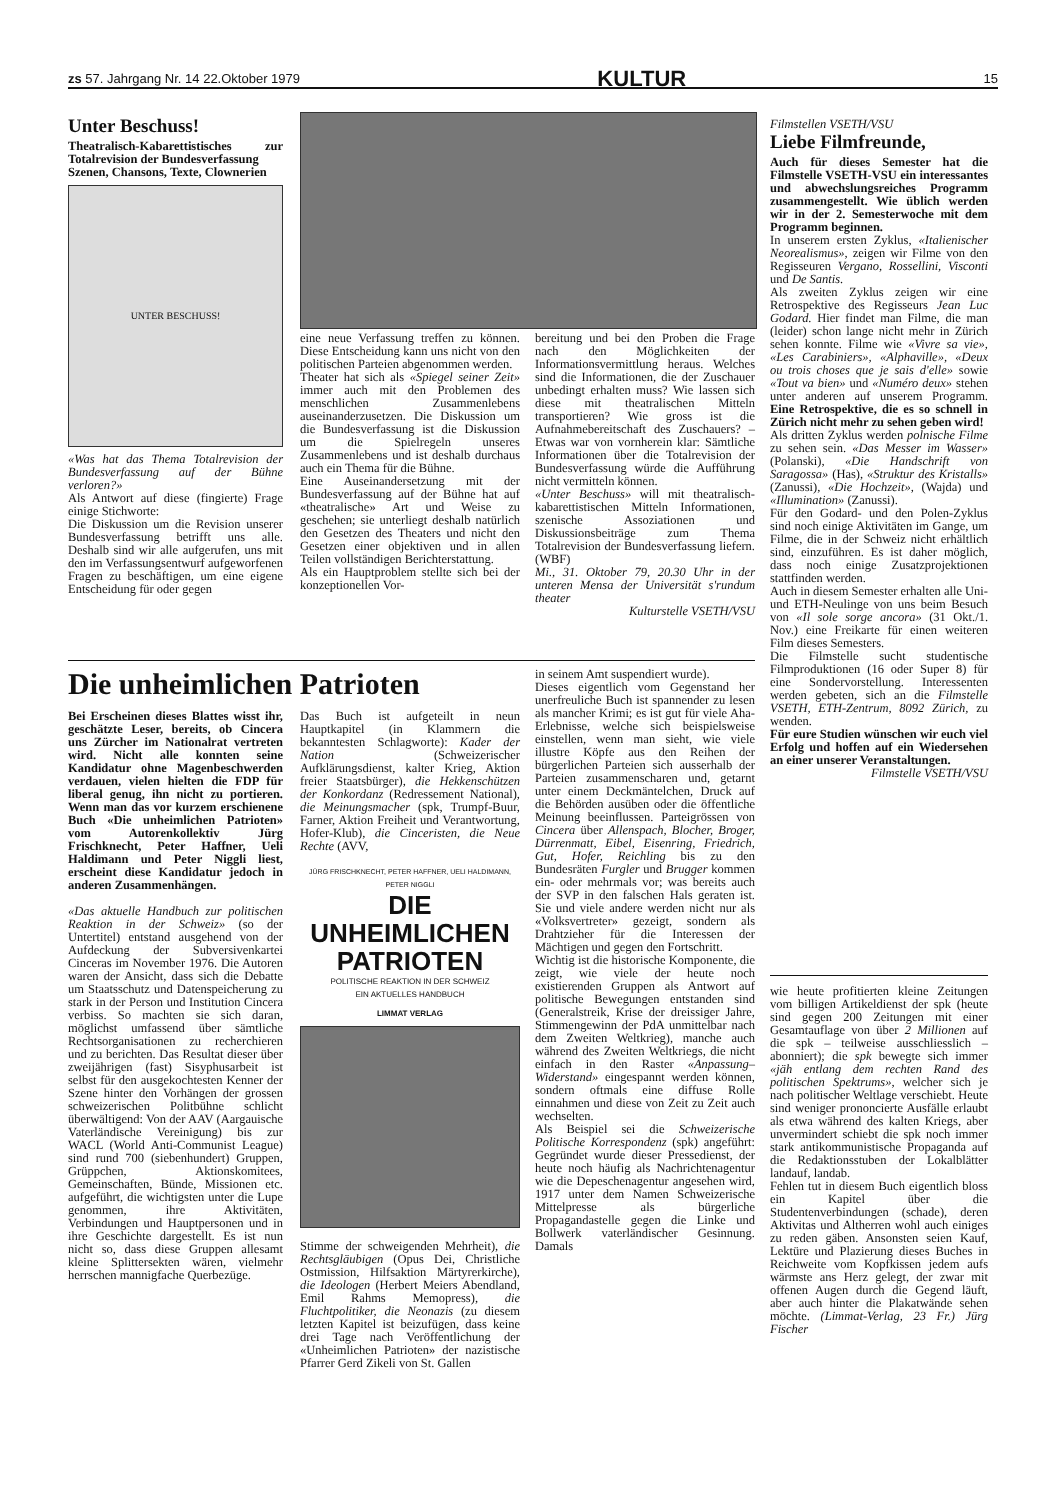zs 57. Jahrgang Nr. 14 22.Oktober 1979 KULTUR 15
Unter Beschuss!
Theatralisch-Kabarettistisches zur Totalrevision der Bundesverfassung
Szenen, Chansons, Texte, Clownerien
UNTER BESCHUSS!
«Was hat das Thema Totalrevision der Bundesverfassung auf der Bühne verloren?»
Als Antwort auf diese (fingierte) Frage einige Stichworte:
Die Diskussion um die Revision unserer Bundesverfassung betrifft uns alle. Deshalb sind wir alle aufgerufen, uns mit den im Verfassungsentwurf aufgeworfenen Fragen zu beschäftigen, um eine eigene Entscheidung für oder gegen
eine neue Verfassung treffen zu können. Diese Entscheidung kann uns nicht von den politischen Parteien abgenommen werden.
Theater hat sich als «Spiegel seiner Zeit» immer auch mit den Problemen des menschlichen Zusammenlebens auseinanderzusetzen. Die Diskussion um die Bundesverfassung ist die Diskussion um die Spielregeln unseres Zusammenlebens und ist deshalb durchaus auch ein Thema für die Bühne.
Eine Auseinandersetzung mit der Bundesverfassung auf der Bühne hat auf «theatralische» Art und Weise zu geschehen; sie unterliegt deshalb natürlich den Gesetzen des Theaters und nicht den Gesetzen einer objektiven und in allen Teilen vollständigen Berichterstattung.
Als ein Hauptproblem stellte sich bei der konzeptionellen Vor-
bereitung und bei den Proben die Frage nach den Möglichkeiten der Informationsvermittlung heraus. Welches sind die Informationen, die der Zuschauer unbedingt erhalten muss? Wie lassen sich diese mit theatralischen Mitteln transportieren? Wie gross ist die Aufnahmebereitschaft des Zuschauers? – Etwas war von vornherein klar: Sämtliche Informationen über die Totalrevision der Bundesverfassung würde die Aufführung nicht vermitteln können.
«Unter Beschuss» will mit theatralisch-kabarettistischen Mitteln Informationen, szenische Assoziationen und Diskussionsbeiträge zum Thema Totalrevision der Bundesverfassung liefern. (WBF)
Mi., 31. Oktober 79, 20.30 Uhr in der unteren Mensa der Universität s'rundum theater
Kulturstelle VSETH/VSU
Filmstellen VSETH/VSU
Liebe Filmfreunde,
Auch für dieses Semester hat die Filmstelle VSETH-VSU ein interessantes und abwechslungsreiches Programm zusammengestellt. Wie üblich werden wir in der 2. Semesterwoche mit dem Programm beginnen.
In unserem ersten Zyklus, «Italienischer Neorealismus», zeigen wir Filme von den Regisseuren Vergano, Rossellini, Visconti und De Santis.
Als zweiten Zyklus zeigen wir eine Retrospektive des Regisseurs Jean Luc Godard. Hier findet man Filme, die man (leider) schon lange nicht mehr in Zürich sehen konnte. Filme wie «Vivre sa vie», «Les Carabiniers», «Alphaville», «Deux ou trois choses que je sais d'elle» sowie «Tout va bien» und «Numéro deux» stehen unter anderen auf unserem Programm. Eine Retrospektive, die es so schnell in Zürich nicht mehr zu sehen geben wird!
Als dritten Zyklus werden polnische Filme zu sehen sein. «Das Messer im Wasser» (Polanski), «Die Handschrift von Saragossa» (Has), «Struktur des Kristalls» (Zanussi), «Die Hochzeit», (Wajda) und «Illumination» (Zanussi).
Für den Godard- und den Polen-Zyklus sind noch einige Aktivitäten im Gange, um Filme, die in der Schweiz nicht erhältlich sind, einzuführen. Es ist daher möglich, dass noch einige Zusatzprojektionen stattfinden werden.
Auch in diesem Semester erhalten alle Uni- und ETH-Neulinge von uns beim Besuch von «Il sole sorge ancora» (31 Okt./1. Nov.) eine Freikarte für einen weiteren Film dieses Semesters.
Die Filmstelle sucht studentische Filmproduktionen (16 oder Super 8) für eine Sondervorstellung. Interessenten werden gebeten, sich an die Filmstelle VSETH, ETH-Zentrum, 8092 Zürich, zu wenden.
Für eure Studien wünschen wir euch viel Erfolg und hoffen auf ein Wiedersehen an einer unserer Veranstaltungen.
Filmstelle VSETH/VSU
Die unheimlichen Patrioten
Bei Erscheinen dieses Blattes wisst ihr, geschätzte Leser, bereits, ob Cincera uns Zürcher im Nationalrat vertreten wird. Nicht alle konnten seine Kandidatur ohne Magenbeschwerden verdauen, vielen hielten die FDP für liberal genug, ihn nicht zu portieren. Wenn man das vor kurzem erschienene Buch «Die unheimlichen Patrioten» vom Autorenkollektiv Jürg Frischknecht, Peter Haffner, Ueli Haldimann und Peter Niggli liest, erscheint diese Kandidatur jedoch in anderen Zusammenhängen.
«Das aktuelle Handbuch zur politischen Reaktion in der Schweiz» (so der Untertitel) entstand ausgehend von der Aufdeckung der Subversivenkartei Cinceras im November 1976. Die Autoren waren der Ansicht, dass sich die Debatte um Staatsschutz und Datenspeicherung zu stark in der Person und Institution Cincera verbiss. So machten sie sich daran, möglichst umfassend über sämtliche Rechtsorganisationen zu recherchieren und zu berichten. Das Resultat dieser über zweijährigen (fast) Sisyphusarbeit ist selbst für den ausgekochtesten Kenner der Szene hinter den Vorhängen der grossen schweizerischen Politbühne schlicht überwältigend: Von der AAV (Aargauische Vaterländische Vereinigung) bis zur WACL (World Anti-Communist League) sind rund 700 (siebenhundert) Gruppen, Grüppchen, Aktionskomitees, Gemeinschaften, Bünde, Missionen etc. aufgeführt, die wichtigsten unter die Lupe genommen, ihre Aktivitäten, Verbindungen und Hauptpersonen und in ihre Geschichte dargestellt. Es ist nun nicht so, dass diese Gruppen allesamt kleine Splittersekten wären, vielmehr herrschen mannigfache Querbezüge.
Das Buch ist aufgeteilt in neun Hauptkapitel (in Klammern die bekanntesten Schlagworte): Kader der Nation (Schweizerischer Aufklärungsdienst, kalter Krieg, Aktion freier Staatsbürger), die Hekkenschützen der Konkordanz (Redressement National), die Meinungsmacher (spk, Trumpf-Buur, Farner, Aktion Freiheit und Verantwortung, Hofer-Klub), die Cinceristen, die Neue Rechte (AVV,
JÜRG FRISCHKNECHT, PETER HAFFNER, UELI HALDIMANN, PETER NIGGLI
DIE
UNHEIMLICHEN
PATRIOTEN
POLITISCHE REAKTION IN DER SCHWEIZ
EIN AKTUELLES HANDBUCH
LIMMAT VERLAG
Stimme der schweigenden Mehrheit), die Rechtsgläubigen (Opus Dei, Christliche Ostmission, Hilfsaktion Märtyrerkirche), die Ideologen (Herbert Meiers Abendland, Emil Rahms Memopress), die Fluchtpolitiker, die Neonazis (zu diesem letzten Kapitel ist beizufügen, dass keine drei Tage nach Veröffentlichung der «Unheimlichen Patrioten» der nazistische Pfarrer Gerd Zikeli von St. Gallen
in seinem Amt suspendiert wurde).
Dieses eigentlich vom Gegenstand her unerfreuliche Buch ist spannender zu lesen als mancher Krimi; es ist gut für viele Aha-Erlebnisse, welche sich beispielsweise einstellen, wenn man sieht, wie viele illustre Köpfe aus den Reihen der bürgerlichen Parteien sich ausserhalb der Parteien zusammenscharen und, getarnt unter einem Deckmäntelchen, Druck auf die Behörden ausüben oder die öffentliche Meinung beeinflussen. Parteigrössen von Cincera über Allenspach, Blocher, Broger, Dürrenmatt, Eibel, Eisenring, Friedrich, Gut, Hofer, Reichling bis zu den Bundesräten Furgler und Brugger kommen ein- oder mehrmals vor; was bereits auch der SVP in den falschen Hals geraten ist. Sie und viele andere werden nicht nur als «Volksvertreter» gezeigt, sondern als Drahtzieher für die Interessen der Mächtigen und gegen den Fortschritt.
Wichtig ist die historische Komponente, die zeigt, wie viele der heute noch existierenden Gruppen als Antwort auf politische Bewegungen entstanden sind (Generalstreik, Krise der dreissiger Jahre, Stimmengewinn der PdA unmittelbar nach dem Zweiten Weltkrieg), manche auch während des Zweiten Weltkriegs, die nicht einfach in den Raster «Anpassung–Widerstand» eingespannt werden können, sondern oftmals eine diffuse Rolle einnahmen und diese von Zeit zu Zeit auch wechselten.
Als Beispiel sei die Schweizerische Politische Korrespondenz (spk) angeführt: Gegründet wurde dieser Pressedienst, der heute noch häufig als Nachrichtenagentur wie die Depeschenagentur angesehen wird, 1917 unter dem Namen Schweizerische Mittelpresse als bürgerliche Propagandastelle gegen die Linke und Bollwerk vaterländischer Gesinnung. Damals
wie heute profitierten kleine Zeitungen vom billigen Artikeldienst der spk (heute sind gegen 200 Zeitungen mit einer Gesamtauflage von über 2 Millionen auf die spk – teilweise ausschliesslich – abonniert); die spk bewegte sich immer «jäh entlang dem rechten Rand des politischen Spektrums», welcher sich je nach politischer Weltlage verschiebt. Heute sind weniger prononcierte Ausfälle erlaubt als etwa während des kalten Kriegs, aber unvermindert schiebt die spk noch immer stark antikommunistische Propaganda auf die Redaktionsstuben der Lokalblätter landauf, landab.
Fehlen tut in diesem Buch eigentlich bloss ein Kapitel über die Studentenverbindungen (schade), deren Aktivitas und Altherren wohl auch einiges zu reden gäben. Ansonsten seien Kauf, Lektüre und Plazierung dieses Buches in Reichweite vom Kopfkissen jedem aufs wärmste ans Herz gelegt, der zwar mit offenen Augen durch die Gegend läuft, aber auch hinter die Plakatwände sehen möchte. (Limmat-Verlag, 23 Fr.) Jürg Fischer